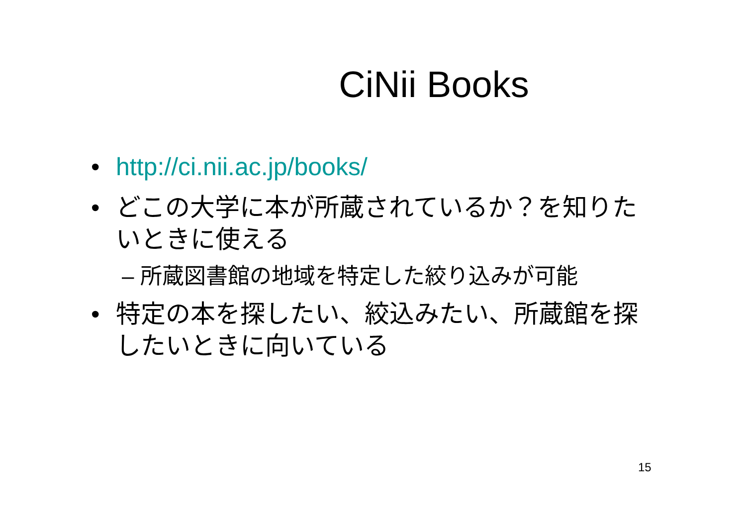CiNii Books
• http://ci.nii.ac.jp/books/
• どこの大学に本が所蔵されているか？を知りたいときに使える
– 所蔵図書館の地域を特定した絞り込みが可能
• 特定の本を探したい、絞込みたい、所蔵館を探したいときに向いている
15